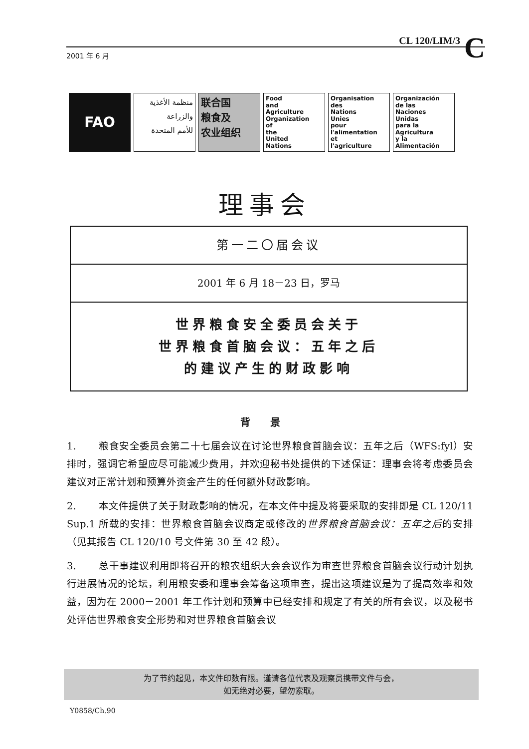CL 120/LIM/3
C
2001 年 6 月
FAO منظمة الأغذية
والزراعة
للأمم المتحدة
联合国
粮食及
农业组织
Food
and
Agriculture
Organization
of
the
United
Nations
Organisation
des
Nations
Unies
pour
l'alimentation
et
l'agriculture
Organización
de las
Naciones
Unidas
para la
Agricultura
y la
Alimentación
理事会
第一二〇届会议
2001 年 6 月 18－23 日，罗马
世界粮食安全委员会关于
世界粮食首脑会议：五年之后
的建议产生的财政影响
背景
1. 粮食安全委员会第二十七届会议在讨论世界粮食首脑会议：五年之后（WFS:fyl）安排时，强调它希望应尽可能减少费用，并欢迎秘书处提供的下述保证：理事会将考虑委员会建议对正常计划和预算外资金产生的任何额外财政影响。
2. 本文件提供了关于财政影响的情况，在本文件中提及将要采取的安排即是 CL 120/11 Sup.1 所载的安排：世界粮食首脑会议商定或修改的世界粮食首脑会议：五年之后的安排（见其报告 CL 120/10 号文件第 30 至 42 段）。
3. 总干事建议利用即将召开的粮农组织大会会议作为审查世界粮食首脑会议行动计划执行进展情况的论坛，利用粮安委和理事会筹备这项审查，提出这项建议是为了提高效率和效益，因为在 2000－2001 年工作计划和预算中已经安排和规定了有关的所有会议，以及秘书处评估世界粮食安全形势和对世界粮食首脑会议
为了节约起见，本文件印数有限。谨请各位代表及观察员携带文件与会，
如无绝对必要，望勿索取。
Y0858/Ch.90